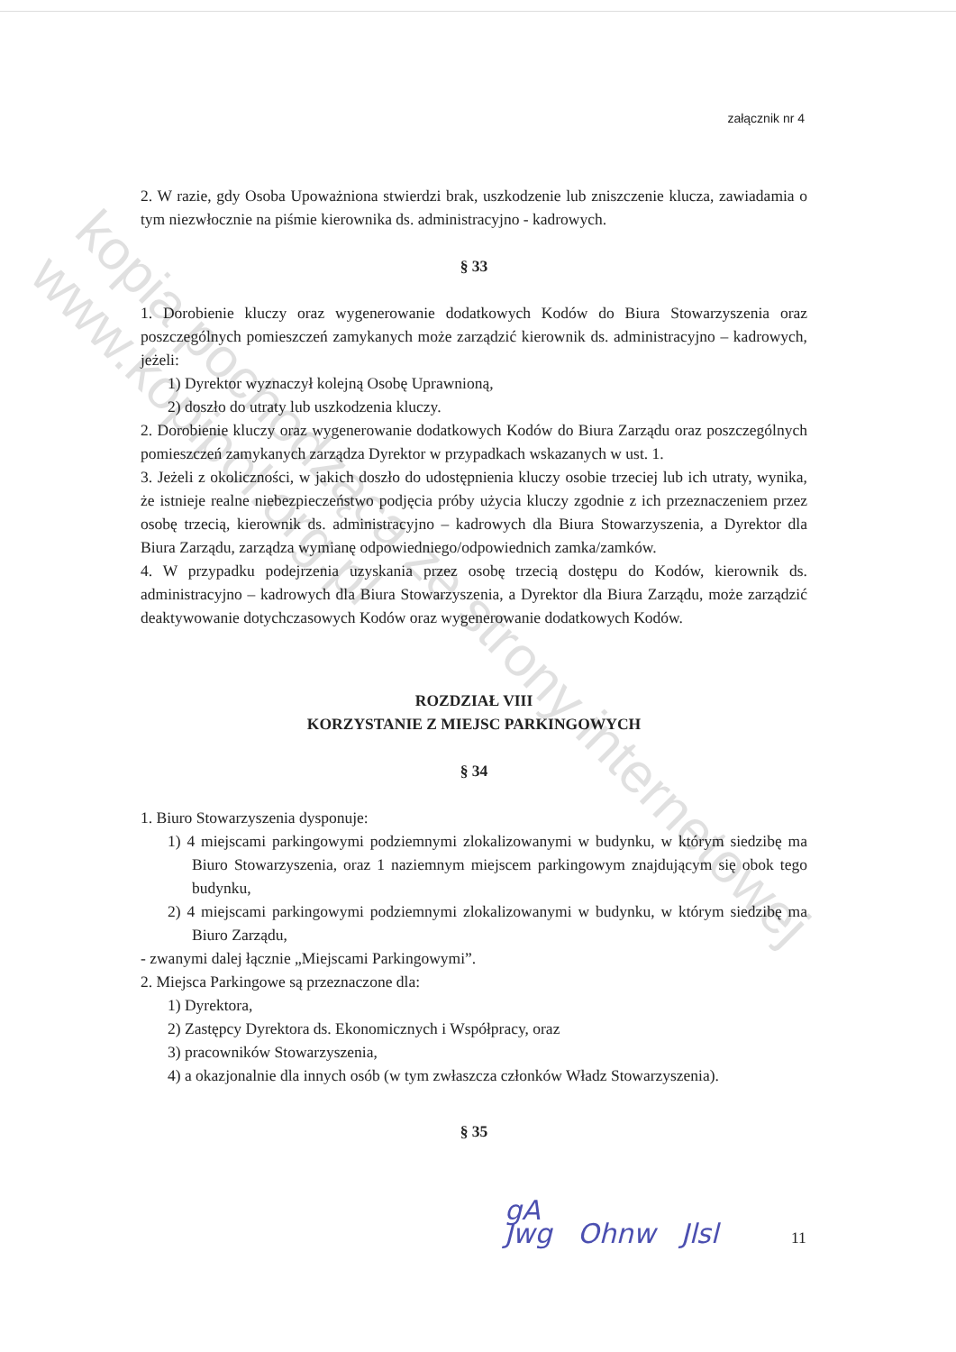załącznik nr 4
2. W razie, gdy Osoba Upoważniona stwierdzi brak, uszkodzenie lub zniszczenie klucza, zawiadamia o tym niezwłocznie na piśmie kierownika ds. administracyjno - kadrowych.
§ 33
1. Dorobienie kluczy oraz wygenerowanie dodatkowych Kodów do Biura Stowarzyszenia oraz poszczególnych pomieszczeń zamykanych może zarządzić kierownik ds. administracyjno – kadrowych, jeżeli:
1) Dyrektor wyznaczył kolejną Osobę Uprawnioną,
2) doszło do utraty lub uszkodzenia kluczy.
2. Dorobienie kluczy oraz wygenerowanie dodatkowych Kodów do Biura Zarządu oraz poszczególnych pomieszczeń zamykanych zarządza Dyrektor w przypadkach wskazanych w ust. 1.
3. Jeżeli z okoliczności, w jakich doszło do udostępnienia kluczy osobie trzeciej lub ich utraty, wynika, że istnieje realne niebezpieczeństwo podjęcia próby użycia kluczy zgodnie z ich przeznaczeniem przez osobę trzecią, kierownik ds. administracyjno – kadrowych dla Biura Stowarzyszenia, a Dyrektor dla Biura Zarządu, zarządza wymianę odpowiedniego/odpowiednich zamka/zamków.
4. W przypadku podejrzenia uzyskania przez osobę trzecią dostępu do Kodów, kierownik ds. administracyjno – kadrowych dla Biura Stowarzyszenia, a Dyrektor dla Biura Zarządu, może zarządzić deaktywowanie dotychczasowych Kodów oraz wygenerowanie dodatkowych Kodów.
ROZDZIAŁ VIII
KORZYSTANIE Z MIEJSC PARKINGOWYCH
§ 34
1. Biuro Stowarzyszenia dysponuje:
1) 4 miejscami parkingowymi podziemnymi zlokalizowanymi w budynku, w którym siedzibę ma Biuro Stowarzyszenia, oraz 1 naziemnym miejscem parkingowym znajdującym się obok tego budynku,
2) 4 miejscami parkingowymi podziemnymi zlokalizowanymi w budynku, w którym siedzibę ma Biuro Zarządu,
- zwanymi dalej łącznie „Miejscami Parkingowymi”.
2. Miejsca Parkingowe są przeznaczone dla:
1) Dyrektora,
2) Zastępcy Dyrektora ds. Ekonomicznych i Współpracy, oraz
3) pracowników Stowarzyszenia,
4) a okazjonalnie dla innych osób (w tym zwłaszcza członków Władz Stowarzyszenia).
§ 35
11
gA
Jwg Ohnw Jlsl
kopia pochodząca ze strony internetowej
www.kopipol.org.pl